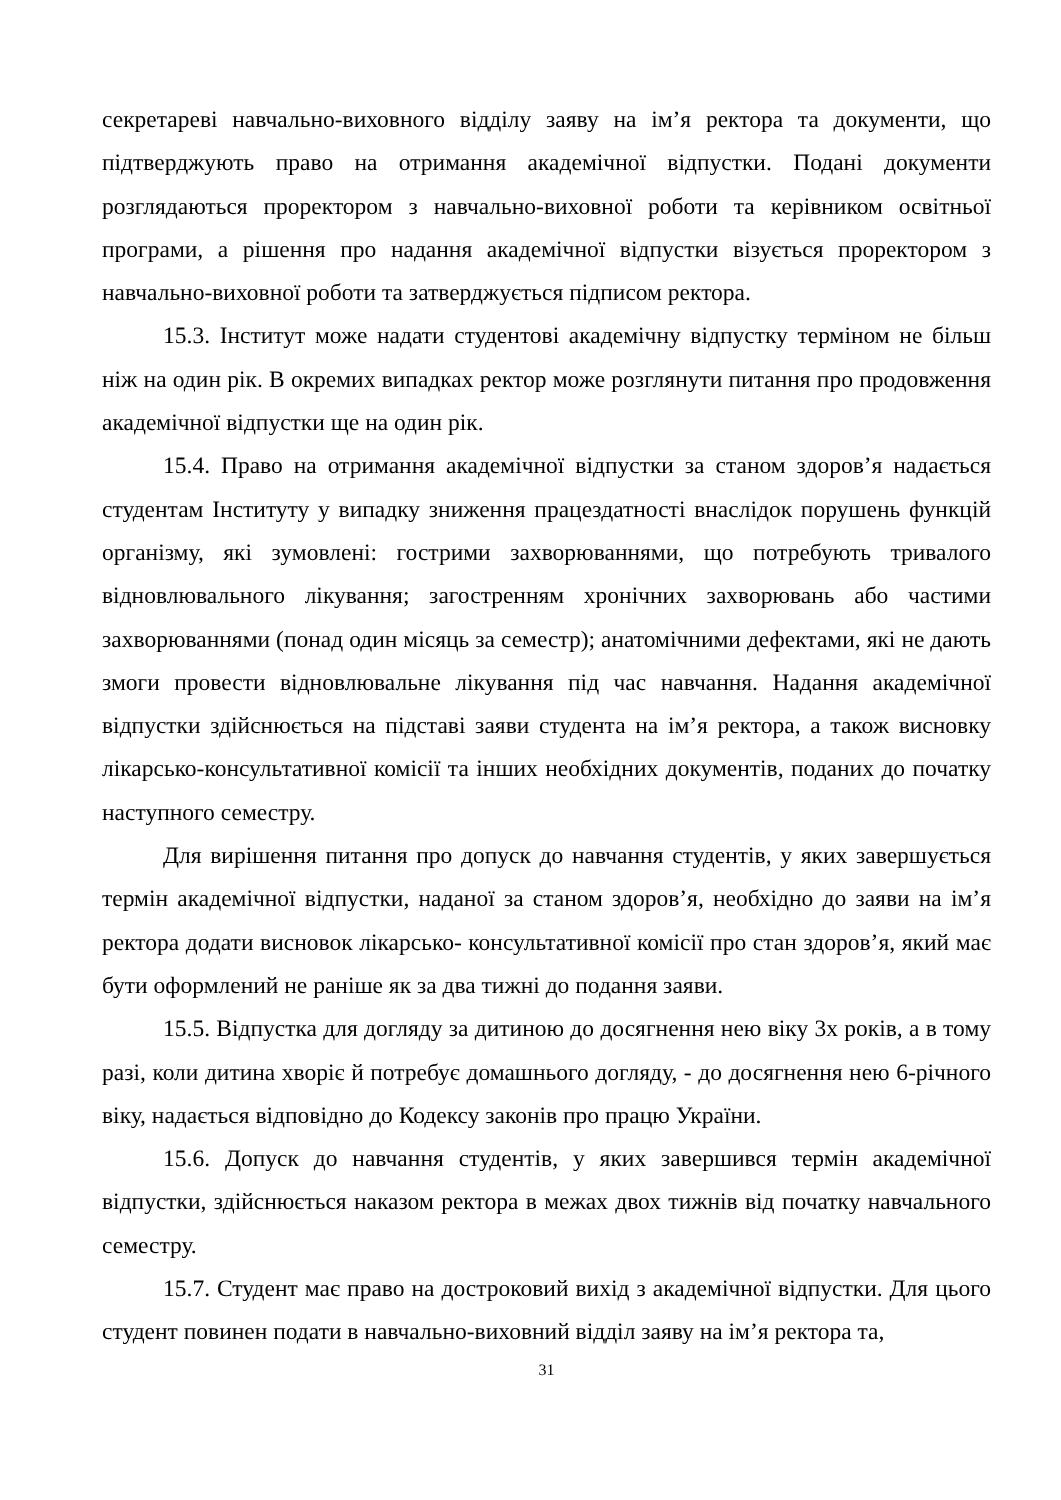секретареві навчально-виховного відділу заяву на ім’я ректора та документи, що підтверджують право на отримання академічної відпустки. Подані документи розглядаються проректором з навчально-виховної роботи та керівником освітньої програми, а рішення про надання академічної відпустки візується проректором з навчально-виховної роботи та затверджується підписом ректора.
15.3. Інститут може надати студентові академічну відпустку терміном не більш ніж на один рік. В окремих випадках ректор може розглянути питання про продовження академічної відпустки ще на один рік.
15.4. Право на отримання академічної відпустки за станом здоров’я надається студентам Інституту у випадку зниження працездатності внаслідок порушень функцій організму, які зумовлені: гострими захворюваннями, що потребують тривалого відновлювального лікування; загостренням хронічних захворювань або частими захворюваннями (понад один місяць за семестр); анатомічними дефектами, які не дають змоги провести відновлювальне лікування під час навчання. Надання академічної відпустки здійснюється на підставі заяви студента на ім’я ректора, а також висновку лікарсько-консультативної комісії та інших необхідних документів, поданих до початку наступного семестру.
Для вирішення питання про допуск до навчання студентів, у яких завершується термін академічної відпустки, наданої за станом здоров’я, необхідно до заяви на ім’я ректора додати висновок лікарсько- консультативної комісії про стан здоров’я, який має бути оформлений не раніше як за два тижні до подання заяви.
15.5. Відпустка для догляду за дитиною до досягнення нею віку 3х років, а в тому разі, коли дитина хворіє й потребує домашнього догляду, - до досягнення нею 6-річного віку, надається відповідно до Кодексу законів про працю України.
15.6. Допуск до навчання студентів, у яких завершився термін академічної відпустки, здійснюється наказом ректора в межах двох тижнів від початку навчального семестру.
15.7. Студент має право на достроковий вихід з академічної відпустки. Для цього студент повинен подати в навчально-виховний відділ заяву на ім’я ректора та,
31